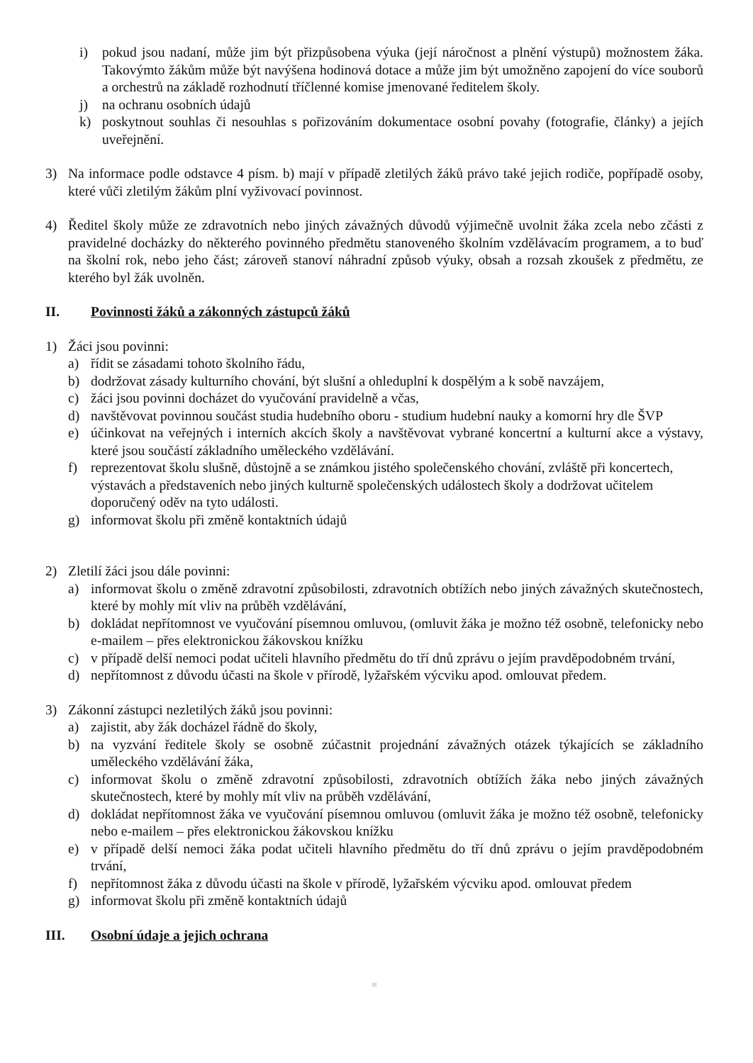i) pokud jsou nadaní, může jim být přizpůsobena výuka (její náročnost a plnění výstupů) možnostem žáka. Takovýmto žákům může být navýšena hodinová dotace a může jim být umožněno zapojení do více souborů a orchestrů na základě rozhodnutí tříčlenné komise jmenované ředitelem školy.
j) na ochranu osobních údajů
k) poskytnout souhlas či nesouhlas s pořizováním dokumentace osobní povahy (fotografie, články) a jejích uveřejnění.
3) Na informace podle odstavce 4 písm. b) mají v případě zletilých žáků právo také jejich rodiče, popřípadě osoby, které vůči zletilým žákům plní vyživovací povinnost.
4) Ředitel školy může ze zdravotních nebo jiných závažných důvodů výjimečně uvolnit žáka zcela nebo zčásti z pravidelné docházky do některého povinného předmětu stanoveného školním vzdělávacím programem, a to buď na školní rok, nebo jeho část; zároveň stanoví náhradní způsob výuky, obsah a rozsah zkoušek z předmětu, ze kterého byl žák uvolněn.
II. Povinnosti žáků a zákonných zástupců žáků
1) Žáci jsou povinni:
a) řídit se zásadami tohoto školního řádu,
b) dodržovat zásady kulturního chování, být slušní a ohleduplní k dospělým a k sobě navzájem,
c) žáci jsou povinni docházet do vyučování pravidelně a včas,
d) navštěvovat povinnou součást studia hudebního oboru - studium hudební nauky a komorní hry dle ŠVP
e) účinkovat na veřejných i interních akcích školy a navštěvovat vybrané koncertní a kulturní akce a výstavy, které jsou součástí základního uměleckého vzdělávání.
f) reprezentovat školu slušně, důstojně a se známkou jistého společenského chování, zvláště při koncertech, výstavách a představeních nebo jiných kulturně společenských událostech školy a dodržovat učitelem doporučený oděv na tyto události.
g) informovat školu při změně kontaktních údajů
2) Zletilí žáci jsou dále povinni:
a) informovat školu o změně zdravotní způsobilosti, zdravotních obtížích nebo jiných závažných skutečnostech, které by mohly mít vliv na průběh vzdělávání,
b) dokládat nepřítomnost ve vyučování písemnou omluvou, (omluvit žáka je možno též osobně, telefonicky nebo e-mailem – přes elektronickou žákovskou knížku
c) v případě delší nemoci podat učiteli hlavního předmětu do tří dnů zprávu o jejím pravděpodobném trvání,
d) nepřítomnost z důvodu účasti na škole v přírodě, lyžařském výcviku apod. omlouvat předem.
3) Zákonní zástupci nezletilých žáků jsou povinni:
a) zajistit, aby žák docházel řádně do školy,
b) na vyzvání ředitele školy se osobně zúčastnit projednání závažných otázek týkajících se základního uměleckého vzdělávání žáka,
c) informovat školu o změně zdravotní způsobilosti, zdravotních obtížích žáka nebo jiných závažných skutečnostech, které by mohly mít vliv na průběh vzdělávání,
d) dokládat nepřítomnost žáka ve vyučování písemnou omluvou (omluvit žáka je možno též osobně, telefonicky nebo e-mailem – přes elektronickou žákovskou knížku
e) v případě delší nemoci žáka podat učiteli hlavního předmětu do tří dnů zprávu o jejím pravděpodobném trvání,
f) nepřítomnost žáka z důvodu účasti na škole v přírodě, lyžařském výcviku apod. omlouvat předem
g) informovat školu při změně kontaktních údajů
III. Osobní údaje a jejich ochrana
≡